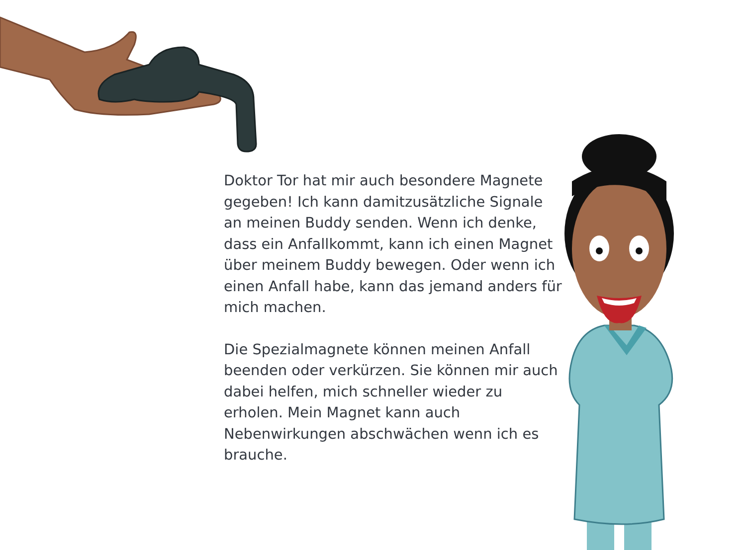Doktor Tor hat mir auch besondere Magnete gegeben! Ich kann damitzusätzliche Signale an meinen Buddy senden. Wenn ich denke, dass ein Anfallkommt, kann ich einen Magnet über meinem Buddy bewegen. Oder wenn ich einen Anfall habe, kann das jemand anders für mich machen.
Die Spezialmagnete können meinen Anfall beenden oder verkürzen. Sie können mir auch dabei helfen, mich schneller wieder zu erholen. Mein Magnet kann auch Nebenwirkungen abschwächen wenn ich es brauche.